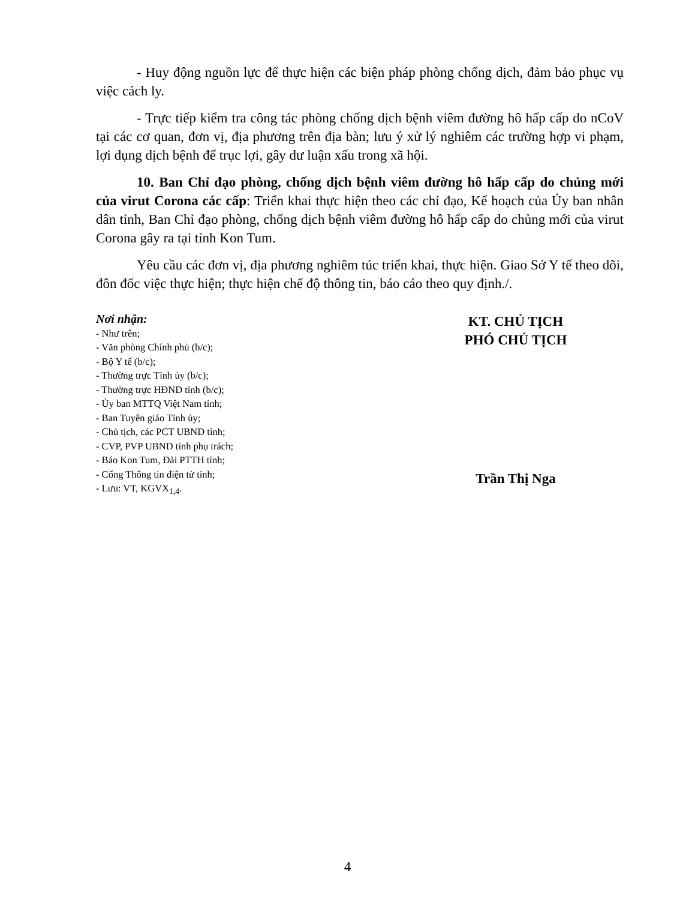- Huy động nguồn lực để thực hiện các biện pháp phòng chống dịch, đảm bảo phục vụ việc cách ly.
- Trực tiếp kiểm tra công tác phòng chống dịch bệnh viêm đường hô hấp cấp do nCoV tại các cơ quan, đơn vị, địa phương trên địa bàn; lưu ý xử lý nghiêm các trường hợp vi phạm, lợi dụng dịch bệnh để trục lợi, gây dư luận xấu trong xã hội.
10. Ban Chỉ đạo phòng, chống dịch bệnh viêm đường hô hấp cấp do chủng mới của virut Corona các cấp: Triển khai thực hiện theo các chỉ đạo, Kế hoạch của Ủy ban nhân dân tỉnh, Ban Chỉ đạo phòng, chống dịch bệnh viêm đường hô hấp cấp do chủng mới của virut Corona gây ra tại tỉnh Kon Tum.
Yêu cầu các đơn vị, địa phương nghiêm túc triển khai, thực hiện. Giao Sở Y tế theo dõi, đôn đốc việc thực hiện; thực hiện chế độ thông tin, báo cáo theo quy định./.
Nơi nhận:
- Như trên;
- Văn phòng Chính phủ (b/c);
- Bộ Y tế (b/c);
- Thường trực Tỉnh ủy (b/c);
- Thường trực HĐND tỉnh (b/c);
- Ủy ban MTTQ Việt Nam tỉnh;
- Ban Tuyên giáo Tỉnh ủy;
- Chủ tịch, các PCT UBND tỉnh;
- CVP, PVP UBND tỉnh phụ trách;
- Báo Kon Tum, Đài PTTH tỉnh;
- Cổng Thông tin điện tử tỉnh;
- Lưu: VT, KGVX<sub>1,4</sub>.
KT. CHỦ TỊCH
PHÓ CHỦ TỊCH
Trần Thị Nga
4